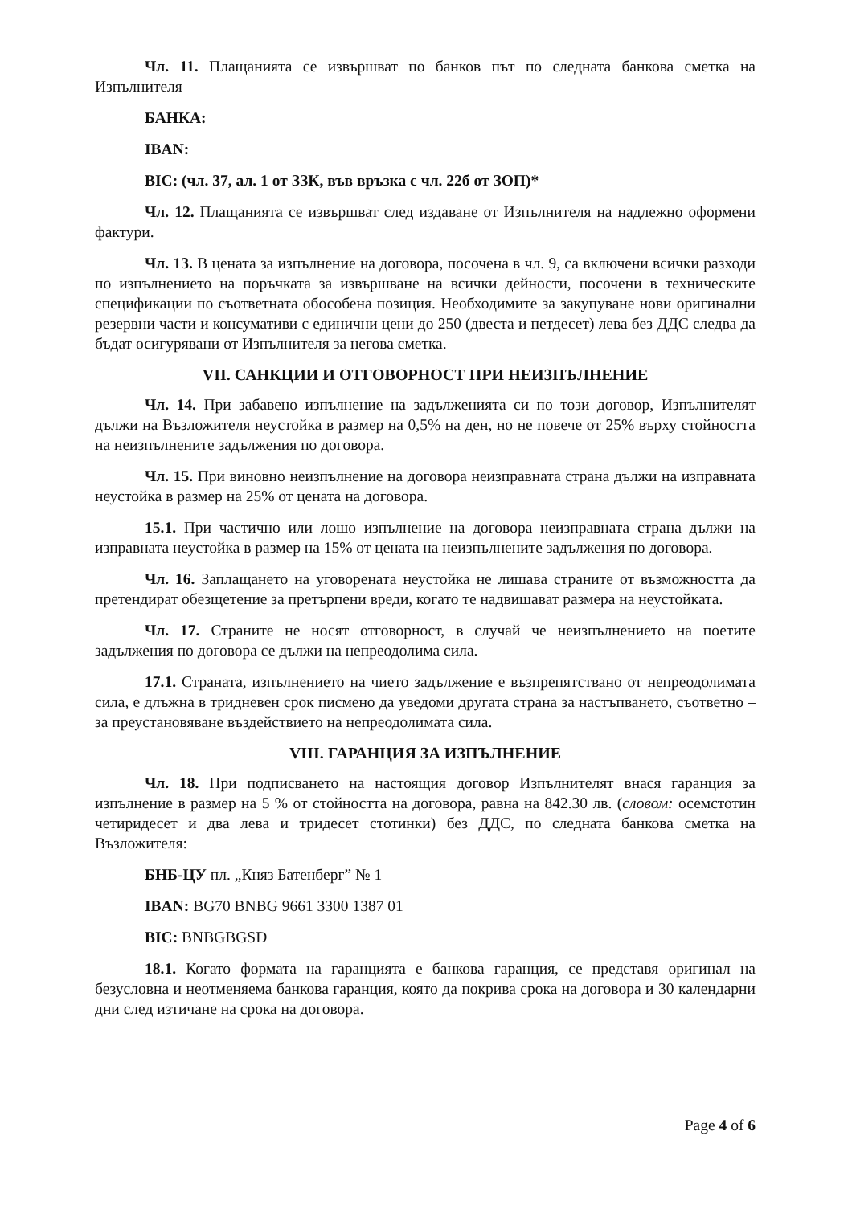Чл. 11. Плащанията се извършват по банков път по следната банкова сметка на Изпълнителя
БАНКА:
IBAN:
BIC: (чл. 37, ал. 1 от ЗЗК, във връзка с чл. 22б от ЗОП)*
Чл. 12. Плащанията се извършват след издаване от Изпълнителя на надлежно оформени фактури.
Чл. 13. В цената за изпълнение на договора, посочена в чл. 9, са включени всички разходи по изпълнението на поръчката за извършване на всички дейности, посочени в техническите спецификации по съответната обособена позиция. Необходимите за закупуване нови оригинални резервни части и консумативи с единични цени до 250 (двеста и петдесет) лева без ДДС следва да бъдат осигурявани от Изпълнителя за негова сметка.
VII. САНКЦИИ И ОТГОВОРНОСТ ПРИ НЕИЗПЪЛНЕНИЕ
Чл. 14. При забавено изпълнение на задълженията си по този договор, Изпълнителят дължи на Възложителя неустойка в размер на 0,5% на ден, но не повече от 25% върху стойността на неизпълнените задължения по договора.
Чл. 15. При виновно неизпълнение на договора неизправната страна дължи на изправната неустойка в размер на 25% от цената на договора.
15.1. При частично или лошо изпълнение на договора неизправната страна дължи на изправната неустойка в размер на 15% от цената на неизпълнените задължения по договора.
Чл. 16. Заплащането на уговорената неустойка не лишава страните от възможността да претендират обезщетение за претърпени вреди, когато те надвишават размера на неустойката.
Чл. 17. Страните не носят отговорност, в случай че неизпълнението на поетите задължения по договора се дължи на непреодолима сила.
17.1. Страната, изпълнението на чието задължение е възпрепятствано от непреодолимата сила, е длъжна в тридневен срок писмено да уведоми другата страна за настъпването, съответно – за преустановяване въздействието на непреодолимата сила.
VIII. ГАРАНЦИЯ ЗА ИЗПЪЛНЕНИЕ
Чл. 18. При подписването на настоящия договор Изпълнителят внася гаранция за изпълнение в размер на 5 % от стойността на договора, равна на 842.30 лв. (словом: осемстотин четиридесет и два лева и тридесет стотинки) без ДДС, по следната банкова сметка на Възложителя:
БНБ-ЦУ пл. „Княз Батенберг” № 1
IBAN: BG70 BNBG 9661 3300 1387 01
BIC: BNBGBGSD
18.1. Когато формата на гаранцията е банкова гаранция, се представя оригинал на безусловна и неотменяема банкова гаранция, която да покрива срока на договора и 30 календарни дни след изтичане на срока на договора.
Page 4 of 6